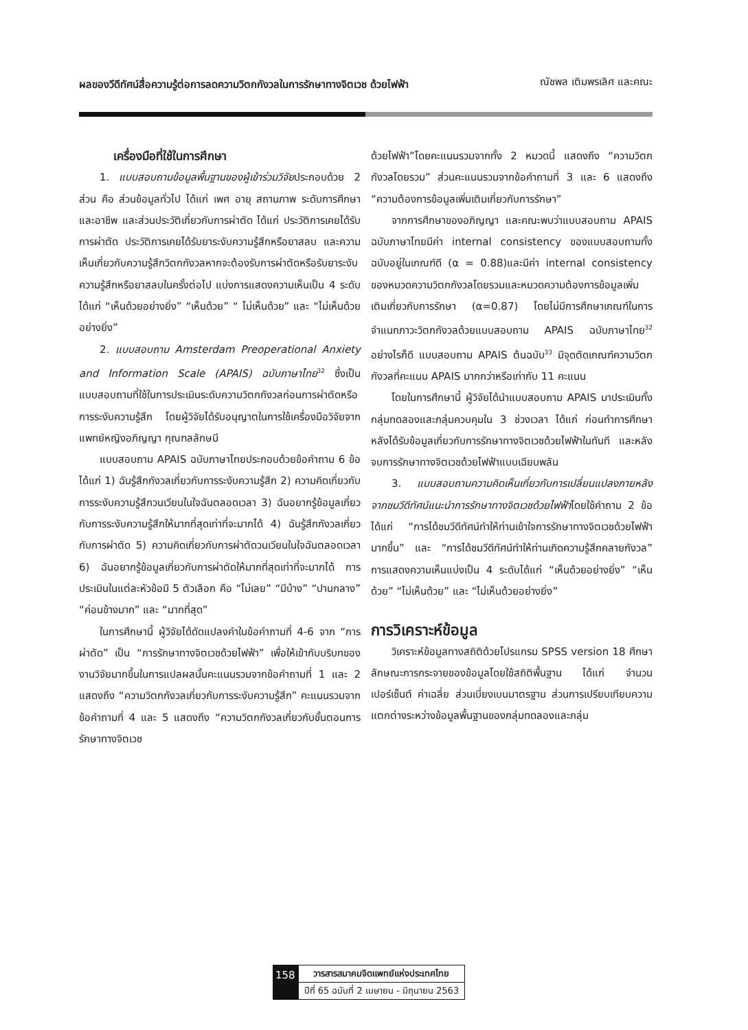ผลของวีดีทัศน์สื่อความรู้ต่อการลดความวิตกกังวลในการรักษาทางจิตเวช ด้วยไฟฟ้า ณัชพล เติมพรเลิศ และคณะ
เครื่องมือที่ใช้ในการศึกษา
1. แบบสอบถามข้อมูลพื้นฐานของผู้เข้าร่วมวิจัยประกอบด้วย 2 ส่วน คือ ส่วนข้อมูลทั่วไป ได้แก่ เพศ อายุ สถานภาพ ระดับการศึกษา และอาชีพ และส่วนประวัติเกี่ยวกับการผ่าตัด ได้แก่ ประวัติการเคยได้รับการผ่าตัด ประวัติการเคยได้รับยาระงับความรู้สึกหรือยาสลบ และความเห็นเกี่ยวกับความรู้สึกวิตกกังวลหากจะต้องรับการผ่าตัดหรือรับยาระงับความรู้สึกหรือยาสลบในครั้งต่อไป แบ่งการแสดงความเห็นเป็น 4 ระดับได้แก่ “เห็นด้วยอย่างยิ่ง” “เห็นด้วย” “ ไม่เห็นด้วย” และ “ไม่เห็นด้วยอย่างยิ่ง”
2. แบบสอบถาม Amsterdam Preoperational Anxiety and Information Scale (APAIS) ฉบับภาษาไทย<sup>32</sup> ซึ่งเป็นแบบสอบถามที่ใช้ในการประเมินระดับความวิตกกังวลก่อนการผ่าตัดหรือการระงับความรู้สึก โดยผู้วิจัยได้รับอนุญาตในการใช้เครื่องมือวิจัยจากแพทย์หญิงอภิญญา กุณฑลลักษมี
แบบสอบถาม APAIS ฉบับภาษาไทยประกอบด้วยข้อคำถาม 6 ข้อ ได้แก่ 1) ฉันรู้สึกกังวลเกี่ยวกับการระงับความรู้สึก 2) ความคิดเกี่ยวกับการระงับความรู้สึกวนเวียนในใจฉันตลอดเวลา 3) ฉันอยากรู้ข้อมูลเกี่ยวกับการระงับความรู้สึกให้มากที่สุดเท่าที่จะมากได้ 4) ฉันรู้สึกกังวลเกี่ยวกับการผ่าตัด 5) ความคิดเกี่ยวกับการผ่าตัดวนเวียนในใจฉันตลอดเวลา 6) ฉันอยากรู้ข้อมูลเกี่ยวกับการผ่าตัดให้มากที่สุดเท่าที่จะมากได้ การประเมินในแต่ละหัวข้อมี 5 ตัวเลือก คือ “ไม่เลย” “มีบ้าง” “ปานกลาง” “ค่อนข้างมาก” และ “มากที่สุด”
ในการศึกษานี้ ผู้วิจัยได้ดัดแปลงคำในข้อคำถามที่ 4-6 จาก “การผ่าตัด” เป็น “การรักษาทางจิตเวชด้วยไฟฟ้า” เพื่อให้เข้ากับบริบทของงานวิจัยมากขึ้นในการแปลผลนั้นคะแนนรวมจากข้อคำถามที่ 1 และ 2 แสดงถึง “ความวิตกกังวลเกี่ยวกับการระงับความรู้สึก” คะแนนรวมจากข้อคำถามที่ 4 และ 5 แสดงถึง “ความวิตกกังวลเกี่ยวกับขั้นตอนการรักษาทางจิตเวช
ด้วยไฟฟ้า”โดยคะแนนรวมจากทั้ง 2 หมวดนี้ แสดงถึง “ความวิตกกังวลโดยรวม” ส่วนคะแนนรวมจากข้อคำถามที่ 3 และ 6 แสดงถึง “ความต้องการข้อมูลเพิ่มเติมเกี่ยวกับการรักษา”
จากการศึกษาของอภิญญา และคณะพบว่าแบบสอบถาม APAIS ฉบับภาษาไทยมีค่า internal consistency ของแบบสอบถามทั้งฉบับอยู่ในเกณฑ์ดี (α = 0.88)และมีค่า internal consistency ของหมวดความวิตกกังวลโดยรวมและหมวดความต้องการข้อมูลเพิ่มเติมเกี่ยวกับการรักษา (α=0.87) โดยไม่มีการศึกษาเกณฑ์ในการจำแนกภาวะวิตกกังวลด้วยแบบสอบถาม APAIS ฉบับภาษาไทย<sup>32</sup> อย่างไรก็ดี แบบสอบถาม APAIS ต้นฉบับ<sup>33</sup> มีจุดตัดเกณฑ์ความวิตกกังวลที่คะแนน APAIS มากกว่าหรือเท่ากับ 11 คะแนน
โดยในการศึกษานี้ ผู้วิจัยได้นำแบบสอบถาม APAIS มาประเมินทั้งกลุ่มทดลองและกลุ่มควบคุมใน 3 ช่วงเวลา ได้แก่ ก่อนทำการศึกษา หลังได้รับข้อมูลเกี่ยวกับการรักษาทางจิตเวชด้วยไฟฟ้าในทันที และหลังจบการรักษาทางจิตเวชด้วยไฟฟ้าแบบเฉียบพลัน
3. แบบสอบถามความคิดเห็นเกี่ยวกับการเปลี่ยนแปลงภายหลังจากชมวีดีทัศน์แนะนำการรักษาทางจิตเวชด้วยไฟฟ้าโดยใช้คำถาม 2 ข้อ ได้แก่ “การได้ชมวีดีทัศน์ทำให้ท่านเข้าใจการรักษาทางจิตเวชด้วยไฟฟ้ามากขึ้น” และ “การได้ชมวีดีทัศน์ทำให้ท่านเกิดความรู้สึกคลายกังวล” การแสดงความเห็นแบ่งเป็น 4 ระดับได้แก่ “เห็นด้วยอย่างยิ่ง” “เห็นด้วย” “ไม่เห็นด้วย” และ “ไม่เห็นด้วยอย่างยิ่ง”
การวิเคราะห์ข้อมูล
วิเคราะห์ข้อมูลทางสถิติด้วยโปรแกรม SPSS version 18 ศึกษาลักษณะการกระจายของข้อมูลโดยใช้สถิติพื้นฐาน ได้แก่ จำนวน เปอร์เซ็นต์ ค่าเฉลี่ย ส่วนเบี่ยงเบนมาตรฐาน ส่วนการเปรียบเทียบความแตกต่างระหว่างข้อมูลพื้นฐานของกลุ่มทดลองและกลุ่ม
158
วารสารสมาคมจิตแพทย์แห่งประเทศไทย
ปีที่ 65 ฉบับที่ 2 เมษายน - มิถุนายน 2563